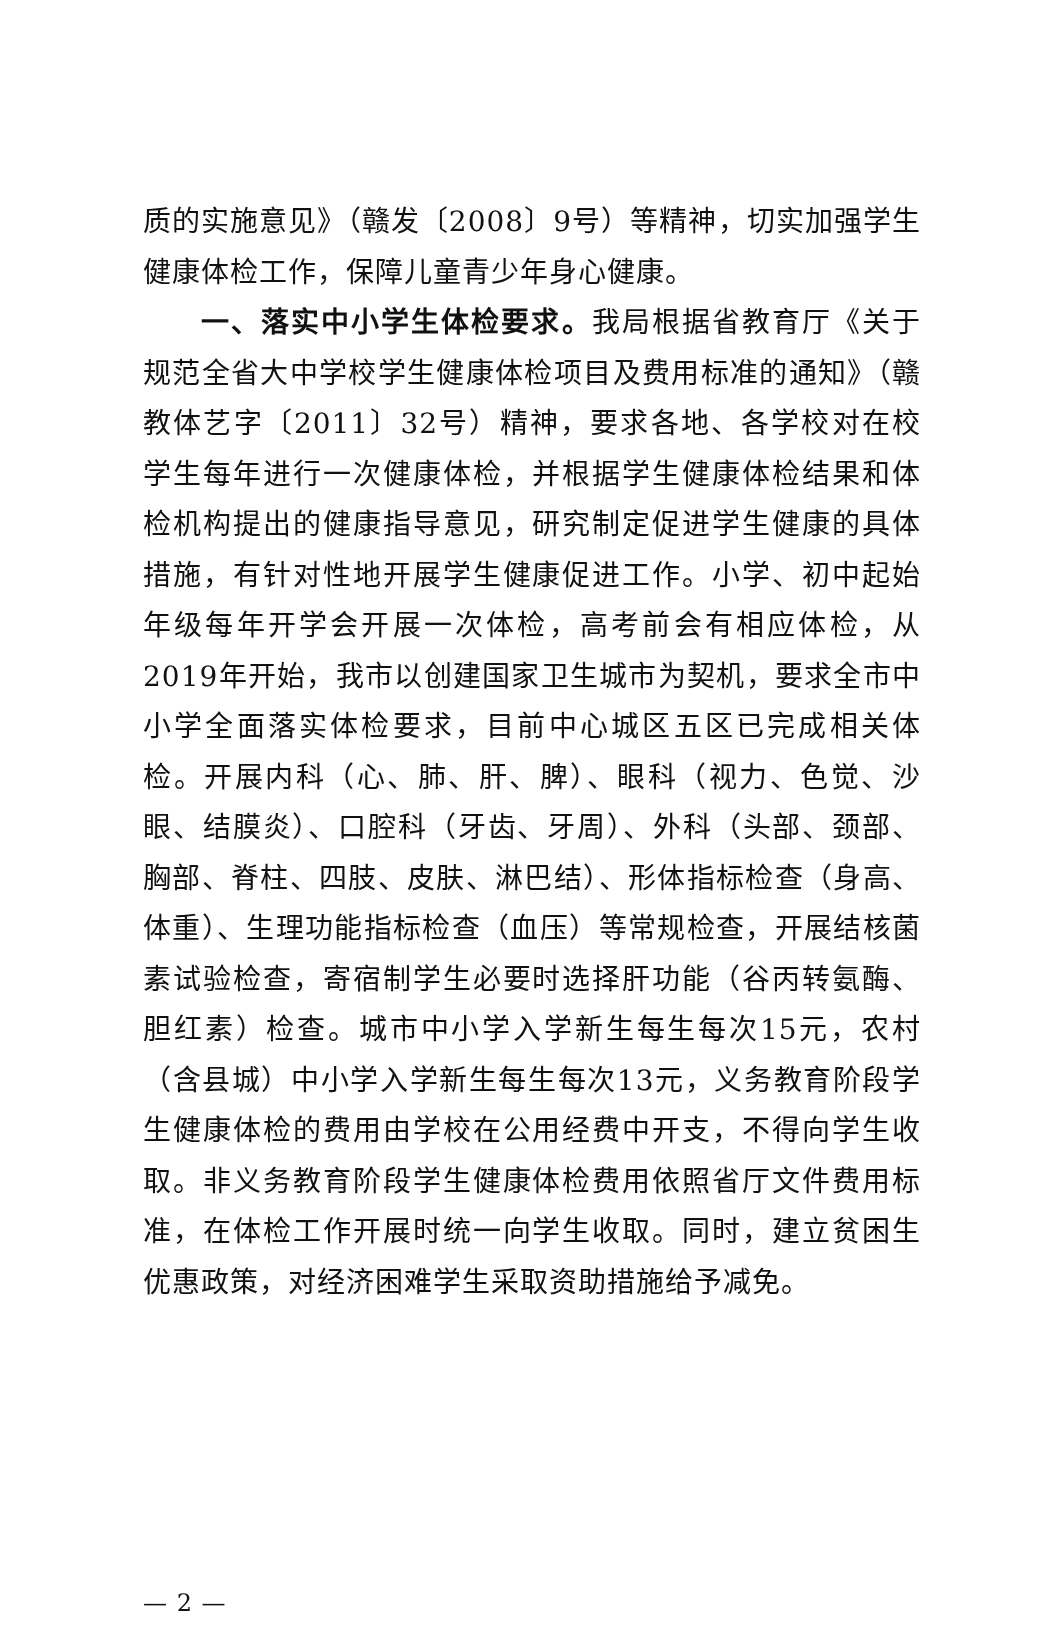质的实施意见》（赣发〔2008〕9号）等精神，切实加强学生健康体检工作，保障儿童青少年身心健康。
一、落实中小学生体检要求。我局根据省教育厅《关于规范全省大中学校学生健康体检项目及费用标准的通知》（赣教体艺字〔2011〕32号）精神，要求各地、各学校对在校学生每年进行一次健康体检，并根据学生健康体检结果和体检机构提出的健康指导意见，研究制定促进学生健康的具体措施，有针对性地开展学生健康促进工作。小学、初中起始年级每年开学会开展一次体检，高考前会有相应体检，从2019年开始，我市以创建国家卫生城市为契机，要求全市中小学全面落实体检要求，目前中心城区五区已完成相关体检。开展内科（心、肺、肝、脾）、眼科（视力、色觉、沙眼、结膜炎）、口腔科（牙齿、牙周）、外科（头部、颈部、胸部、脊柱、四肢、皮肤、淋巴结）、形体指标检查（身高、体重）、生理功能指标检查（血压）等常规检查，开展结核菌素试验检查，寄宿制学生必要时选择肝功能（谷丙转氨酶、胆红素）检查。城市中小学入学新生每生每次15元，农村（含县城）中小学入学新生每生每次13元，义务教育阶段学生健康体检的费用由学校在公用经费中开支，不得向学生收取。非义务教育阶段学生健康体检费用依照省厅文件费用标准，在体检工作开展时统一向学生收取。同时，建立贫困生优惠政策，对经济困难学生采取资助措施给予减免。
— 2 —